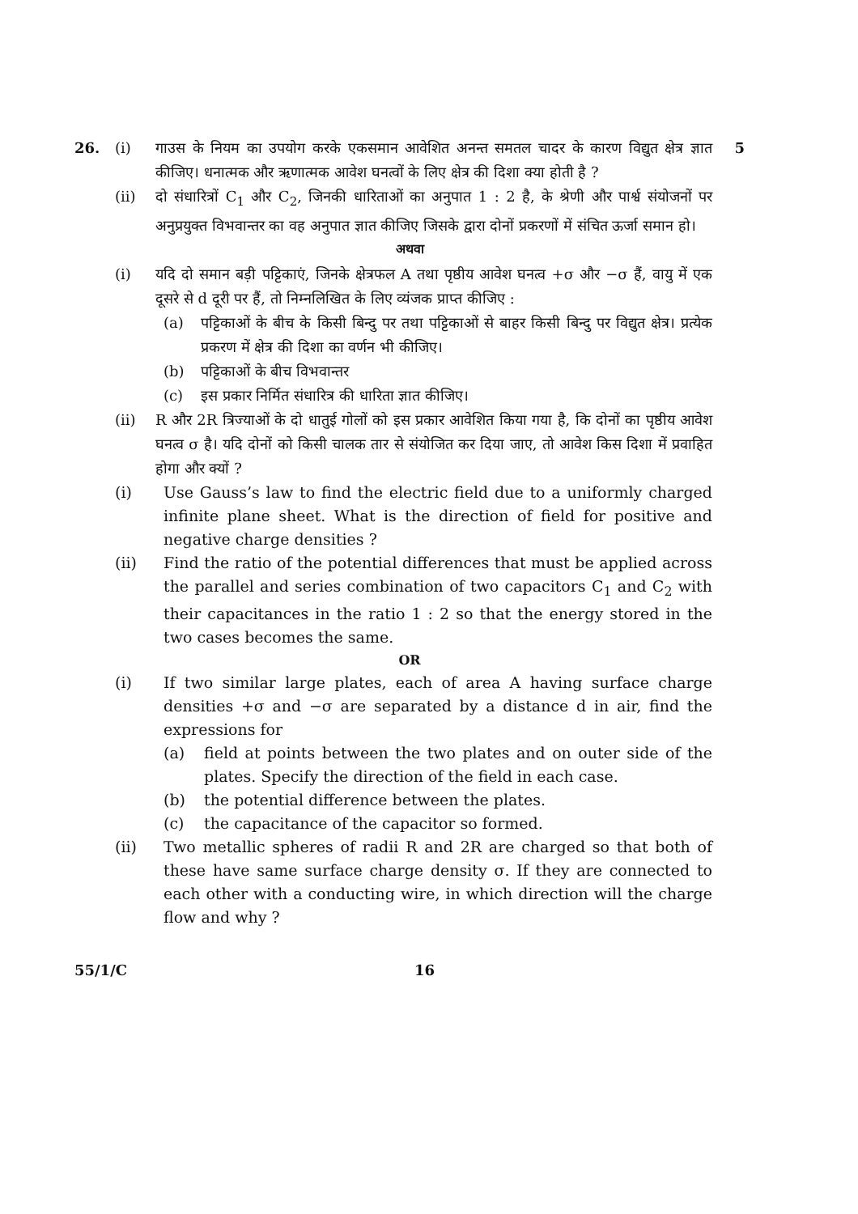26. (i) गाउस के नियम का उपयोग करके एकसमान आवेशित अनन्त समतल चादर के कारण विद्युत क्षेत्र ज्ञात कीजिए। धनात्मक और ऋणात्मक आवेश घनत्वों के लिए क्षेत्र की दिशा क्या होती है ?
5
(ii) दो संधारित्रों C<sub>1</sub> और C<sub>2</sub>, जिनकी धारिताओं का अनुपात 1 : 2 है, के श्रेणी और पार्श्व संयोजनों पर अनुप्रयुक्त विभवान्तर का वह अनुपात ज्ञात कीजिए जिसके द्वारा दोनों प्रकरणों में संचित ऊर्जा समान हो।
अथवा
(i) यदि दो समान बड़ी पट्टिकाएं, जिनके क्षेत्रफल A तथा पृष्ठीय आवेश घनत्व +σ और −σ हैं, वायु में एक दूसरे से d दूरी पर हैं, तो निम्नलिखित के लिए व्यंजक प्राप्त कीजिए :
(a) पट्टिकाओं के बीच के किसी बिन्दु पर तथा पट्टिकाओं से बाहर किसी बिन्दु पर विद्युत क्षेत्र। प्रत्येक प्रकरण में क्षेत्र की दिशा का वर्णन भी कीजिए।
(b) पट्टिकाओं के बीच विभवान्तर
(c) इस प्रकार निर्मित संधारित्र की धारिता ज्ञात कीजिए।
(ii) R और 2R त्रिज्याओं के दो धातुई गोलों को इस प्रकार आवेशित किया गया है, कि दोनों का पृष्ठीय आवेश घनत्व σ है। यदि दोनों को किसी चालक तार से संयोजित कर दिया जाए, तो आवेश किस दिशा में प्रवाहित होगा और क्यों ?
(i) Use Gauss’s law to find the electric field due to a uniformly charged infinite plane sheet. What is the direction of field for positive and negative charge densities ?
(ii) Find the ratio of the potential differences that must be applied across the parallel and series combination of two capacitors C<sub>1</sub> and C<sub>2</sub> with their capacitances in the ratio 1 : 2 so that the energy stored in the two cases becomes the same.
OR
(i) If two similar large plates, each of area A having surface charge densities +σ and −σ are separated by a distance d in air, find the expressions for
(a) field at points between the two plates and on outer side of the plates. Specify the direction of the field in each case.
(b) the potential difference between the plates.
(c) the capacitance of the capacitor so formed.
(ii) Two metallic spheres of radii R and 2R are charged so that both of these have same surface charge density σ. If they are connected to each other with a conducting wire, in which direction will the charge flow and why ?
55/1/C 16